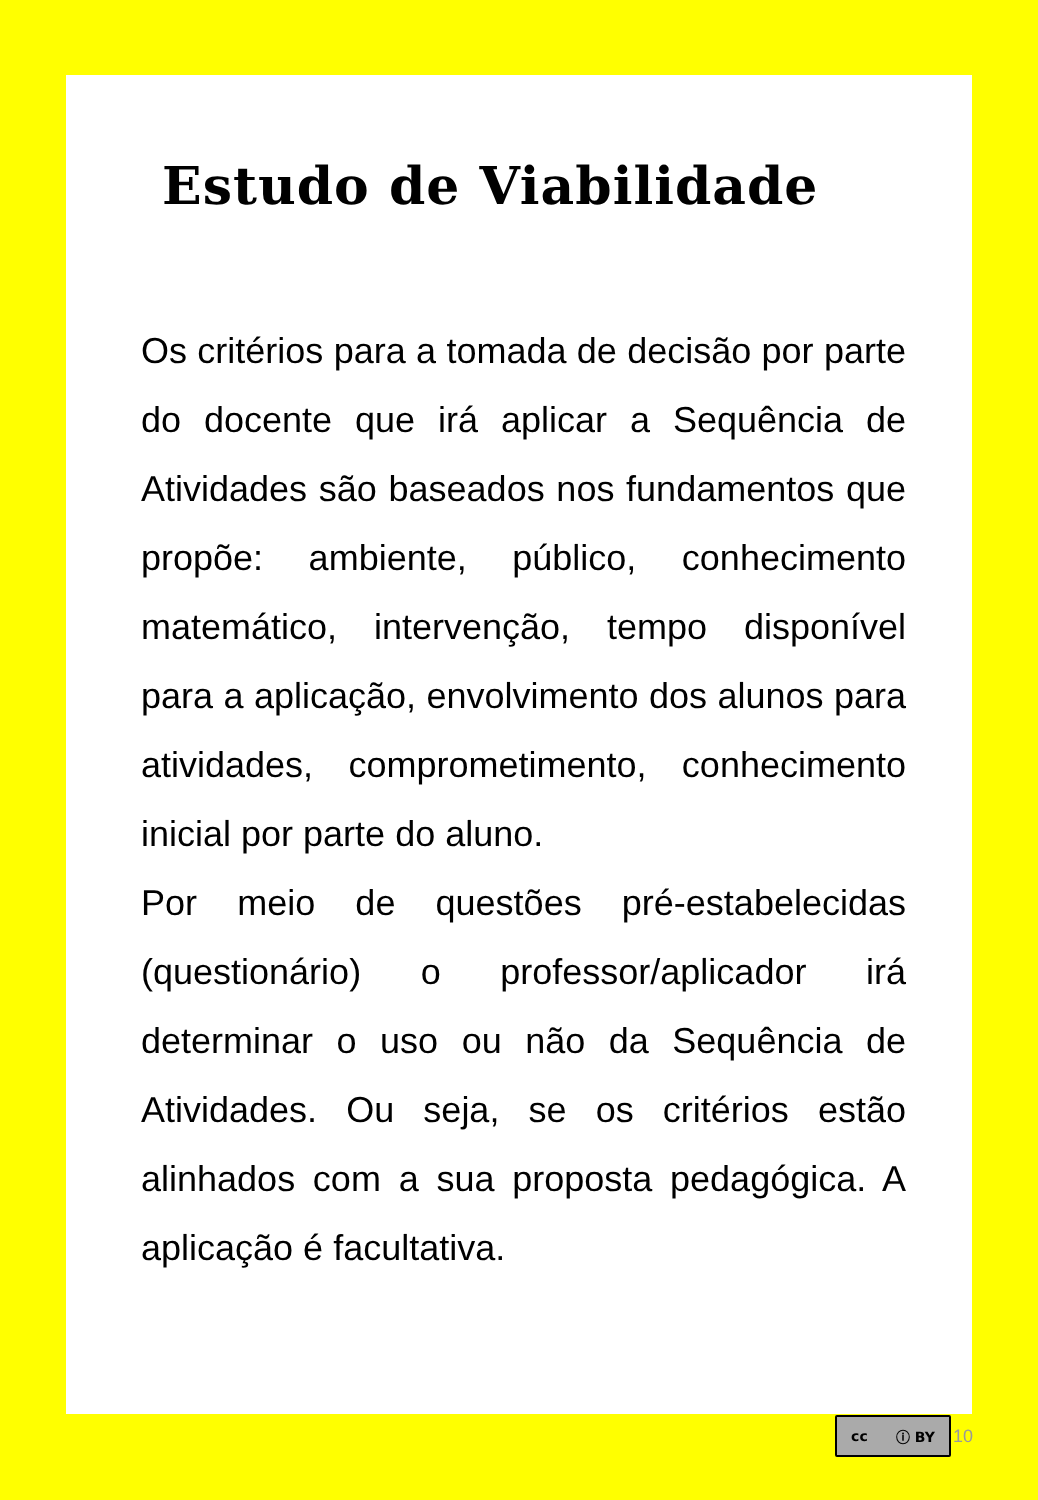Estudo de Viabilidade
Os critérios para a tomada de decisão por parte do docente que irá aplicar a Sequência de Atividades são baseados nos fundamentos que propõe: ambiente, público, conhecimento matemático, intervenção, tempo disponível para a aplicação, envolvimento dos alunos para atividades, comprometimento, conhecimento inicial por parte do aluno.
Por meio de questões pré-estabelecidas (questionário) o professor/aplicador irá determinar o uso ou não da Sequência de Atividades. Ou seja, se os critérios estão alinhados com a sua proposta pedagógica. A aplicação é facultativa.
cc ⓘ BY
10